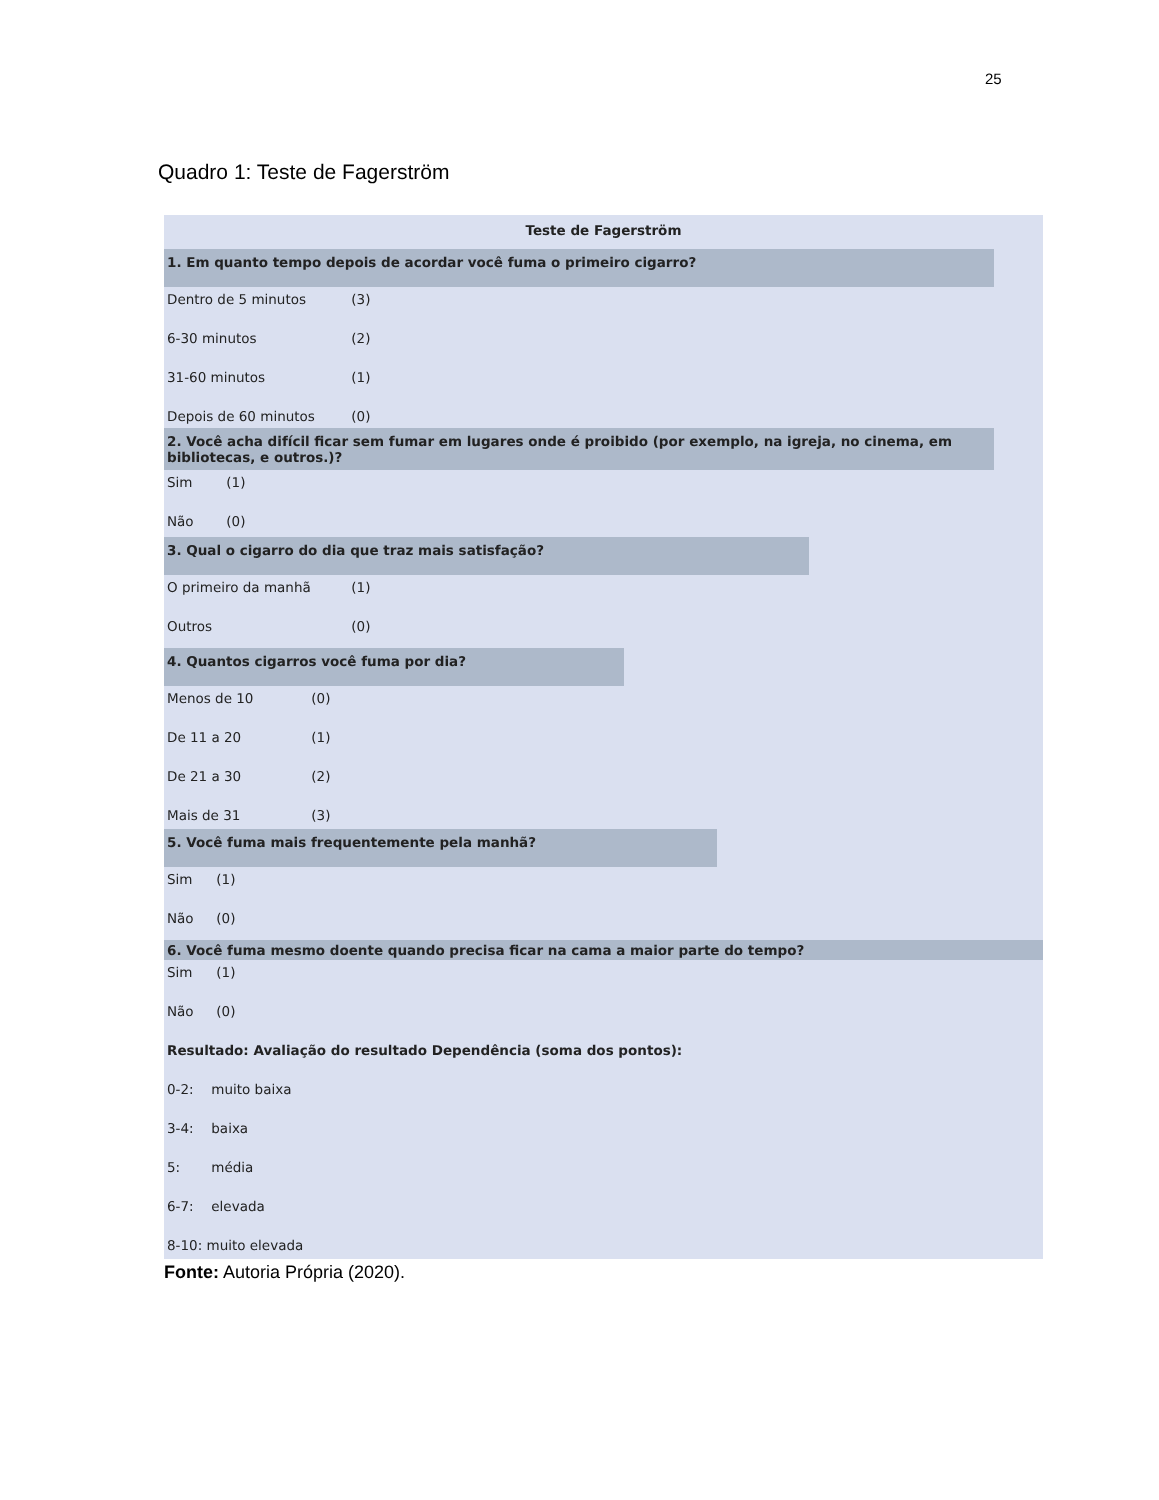25
Quadro 1: Teste de Fagerström
Teste de Fagerström
1. Em quanto tempo depois de acordar você fuma o primeiro cigarro?
Dentro de 5 minutos (3)
6-30 minutos (2)
31-60 minutos (1)
Depois de 60 minutos (0)
2. Você acha difícil ficar sem fumar em lugares onde é proibido (por exemplo, na igreja, no cinema, em bibliotecas, e outros.)?
Sim (1)
Não (0)
3. Qual o cigarro do dia que traz mais satisfação?
O primeiro da manhã (1)
Outros (0)
4. Quantos cigarros você fuma por dia?
Menos de 10 (0)
De 11 a 20 (1)
De 21 a 30 (2)
Mais de 31 (3)
5. Você fuma mais frequentemente pela manhã?
Sim (1)
Não (0)
6. Você fuma mesmo doente quando precisa ficar na cama a maior parte do tempo?
Sim (1)
Não (0)
Resultado: Avaliação do resultado Dependência (soma dos pontos):
0-2: muito baixa
3-4: baixa
5: média
6-7: elevada
8-10: muito elevada
Fonte: Autoria Própria (2020).